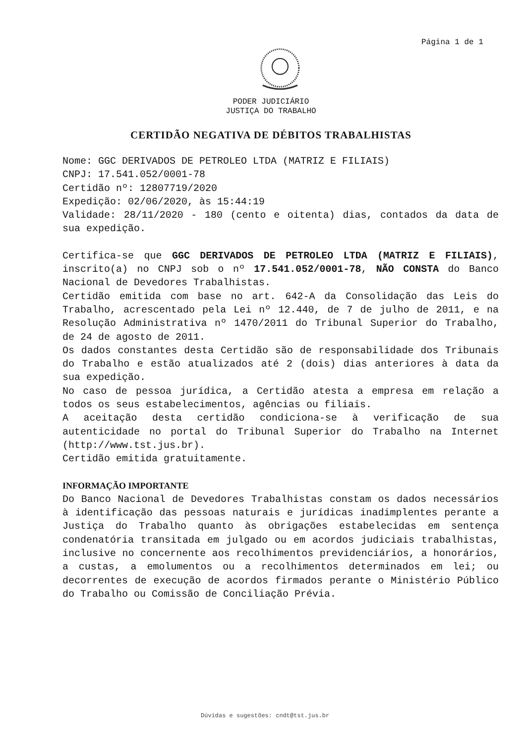Página 1 de 1
PODER JUDICIÁRIO
JUSTIÇA DO TRABALHO
CERTIDÃO NEGATIVA DE DÉBITOS TRABALHISTAS
Nome: GGC DERIVADOS DE PETROLEO LTDA (MATRIZ E FILIAIS)
CNPJ: 17.541.052/0001-78
Certidão nº: 12807719/2020
Expedição: 02/06/2020, às 15:44:19
Validade: 28/11/2020 - 180 (cento e oitenta) dias, contados da data de sua expedição.
Certifica-se que GGC DERIVADOS DE PETROLEO LTDA (MATRIZ E FILIAIS), inscrito(a) no CNPJ sob o nº 17.541.052/0001-78, NÃO CONSTA do Banco Nacional de Devedores Trabalhistas.
Certidão emitida com base no art. 642-A da Consolidação das Leis do Trabalho, acrescentado pela Lei nº 12.440, de 7 de julho de 2011, e na Resolução Administrativa nº 1470/2011 do Tribunal Superior do Trabalho, de 24 de agosto de 2011.
Os dados constantes desta Certidão são de responsabilidade dos Tribunais do Trabalho e estão atualizados até 2 (dois) dias anteriores à data da sua expedição.
No caso de pessoa jurídica, a Certidão atesta a empresa em relação a todos os seus estabelecimentos, agências ou filiais.
A aceitação desta certidão condiciona-se à verificação de sua autenticidade no portal do Tribunal Superior do Trabalho na Internet (http://www.tst.jus.br).
Certidão emitida gratuitamente.
INFORMAÇÃO IMPORTANTE
Do Banco Nacional de Devedores Trabalhistas constam os dados necessários à identificação das pessoas naturais e jurídicas inadimplentes perante a Justiça do Trabalho quanto às obrigações estabelecidas em sentença condenatória transitada em julgado ou em acordos judiciais trabalhistas, inclusive no concernente aos recolhimentos previdenciários, a honorários, a custas, a emolumentos ou a recolhimentos determinados em lei; ou decorrentes de execução de acordos firmados perante o Ministério Público do Trabalho ou Comissão de Conciliação Prévia.
Dúvidas e sugestões: cndt@tst.jus.br